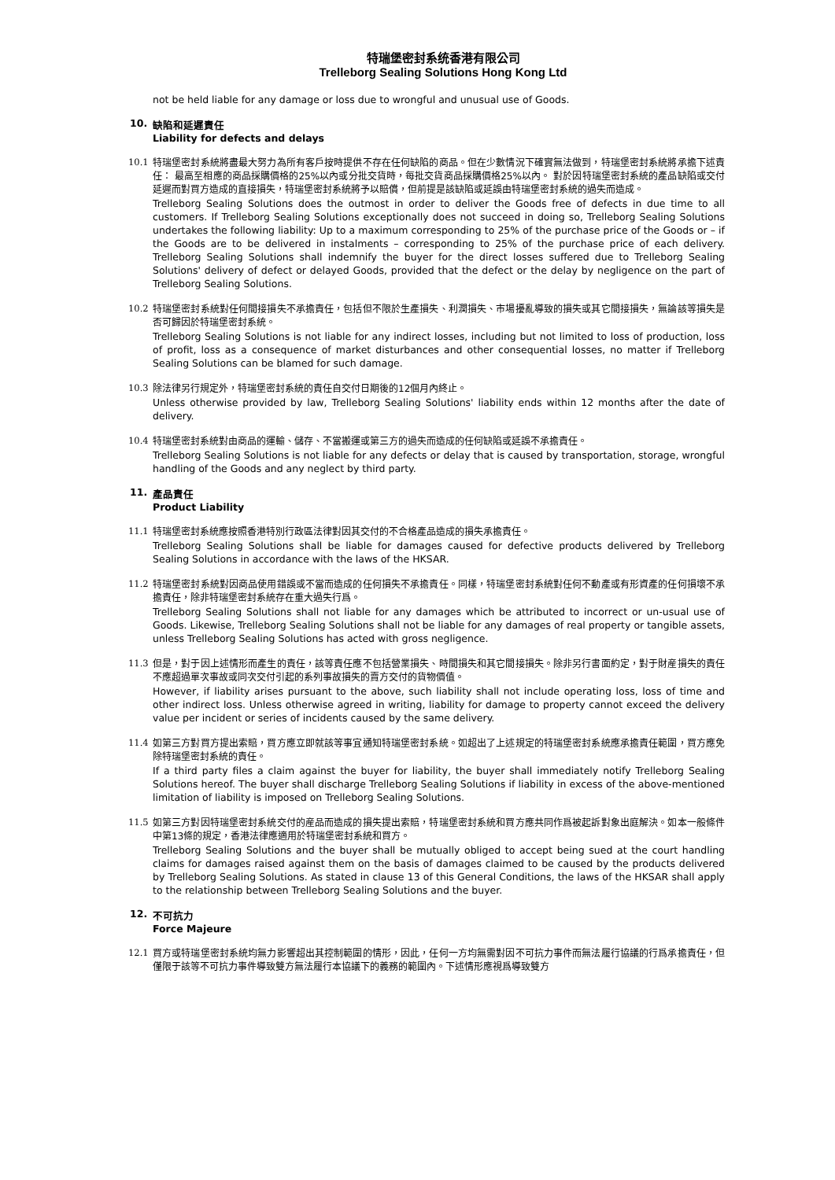特瑞堡密封系统香港有限公司
Trelleborg Sealing Solutions Hong Kong Ltd
not be held liable for any damage or loss due to wrongful and unusual use of Goods.
10. 缺陷和延遲責任
Liability for defects and delays
10.1
特瑞堡密封系統將盡最大努力為所有客戶按時提供不存在任何缺陷的商品。但在少數情況下確實無法做到，特瑞堡密封系統將承擔下述責任： 最高至相應的商品採購價格的25%以內或分批交貨時，每批交貨商品採購價格25%以內。 對於因特瑞堡密封系統的產品缺陷或交付延遲而對買方造成的直接損失，特瑞堡密封系統將予以賠償，但前提是該缺陷或延誤由特瑞堡密封系統的過失而造成。
Trelleborg Sealing Solutions does the outmost in order to deliver the Goods free of defects in due time to all customers. If Trelleborg Sealing Solutions exceptionally does not succeed in doing so, Trelleborg Sealing Solutions undertakes the following liability: Up to a maximum corresponding to 25% of the purchase price of the Goods or – if the Goods are to be delivered in instalments – corresponding to 25% of the purchase price of each delivery. Trelleborg Sealing Solutions shall indemnify the buyer for the direct losses suffered due to Trelleborg Sealing Solutions' delivery of defect or delayed Goods, provided that the defect or the delay by negligence on the part of Trelleborg Sealing Solutions.
10.2
特瑞堡密封系統對任何間接損失不承擔責任，包括但不限於生產損失、利潤損失、市場擾亂導致的損失或其它間接損失，無論該等損失是否可歸因於特瑞堡密封系統。
Trelleborg Sealing Solutions is not liable for any indirect losses, including but not limited to loss of production, loss of profit, loss as a consequence of market disturbances and other consequential losses, no matter if Trelleborg Sealing Solutions can be blamed for such damage.
10.3
除法律另行規定外，特瑞堡密封系統的責任自交付日期後的12個月內終止。
Unless otherwise provided by law, Trelleborg Sealing Solutions' liability ends within 12 months after the date of delivery.
10.4
特瑞堡密封系統對由商品的運輸、儲存、不當搬運或第三方的過失而造成的任何缺陷或延誤不承擔責任。
Trelleborg Sealing Solutions is not liable for any defects or delay that is caused by transportation, storage, wrongful handling of the Goods and any neglect by third party.
11. 產品責任
Product Liability
11.1
特瑞堡密封系統應按照香港特別行政區法律對因其交付的不合格產品造成的損失承擔責任。
Trelleborg Sealing Solutions shall be liable for damages caused for defective products delivered by Trelleborg Sealing Solutions in accordance with the laws of the HKSAR.
11.2
特瑞堡密封系統對因商品使用錯誤或不當而造成的任何損失不承擔責任。同樣，特瑞堡密封系統對任何不動產或有形資產的任何損壞不承擔責任，除非特瑞堡密封系統存在重大過失行爲。
Trelleborg Sealing Solutions shall not liable for any damages which be attributed to incorrect or un-usual use of Goods. Likewise, Trelleborg Sealing Solutions shall not be liable for any damages of real property or tangible assets, unless Trelleborg Sealing Solutions has acted with gross negligence.
11.3
但是，對于因上述情形而產生的責任，該等責任應不包括營業損失、時間損失和其它間接損失。除非另行書面約定，對于財産損失的責任不應超過單次事故或同次交付引起的系列事故損失的賣方交付的貨物價值。
However, if liability arises pursuant to the above, such liability shall not include operating loss, loss of time and other indirect loss. Unless otherwise agreed in writing, liability for damage to property cannot exceed the delivery value per incident or series of incidents caused by the same delivery.
11.4
如第三方對買方提出索賠，買方應立即就該等事宜通知特瑞堡密封系統。如超出了上述規定的特瑞堡密封系統應承擔責任範圍，買方應免除特瑞堡密封系統的責任。
If a third party files a claim against the buyer for liability, the buyer shall immediately notify Trelleborg Sealing Solutions hereof. The buyer shall discharge Trelleborg Sealing Solutions if liability in excess of the above-mentioned limitation of liability is imposed on Trelleborg Sealing Solutions.
11.5
如第三方對因特瑞堡密封系統交付的産品而造成的損失提出索賠，特瑞堡密封系統和買方應共同作爲被起訴對象出庭解決。如本一般條件中第13條的規定，香港法律應適用於特瑞堡密封系統和買方。
Trelleborg Sealing Solutions and the buyer shall be mutually obliged to accept being sued at the court handling claims for damages raised against them on the basis of damages claimed to be caused by the products delivered by Trelleborg Sealing Solutions. As stated in clause 13 of this General Conditions, the laws of the HKSAR shall apply to the relationship between Trelleborg Sealing Solutions and the buyer.
12. 不可抗力
Force Majeure
12.1
買方或特瑞堡密封系統均無力影響超出其控制範圍的情形，因此，任何一方均無需對因不可抗力事件而無法履行協議的行爲承擔責任，但僅限于該等不可抗力事件導致雙方無法履行本協議下的義務的範圍內。下述情形應視爲導致雙方